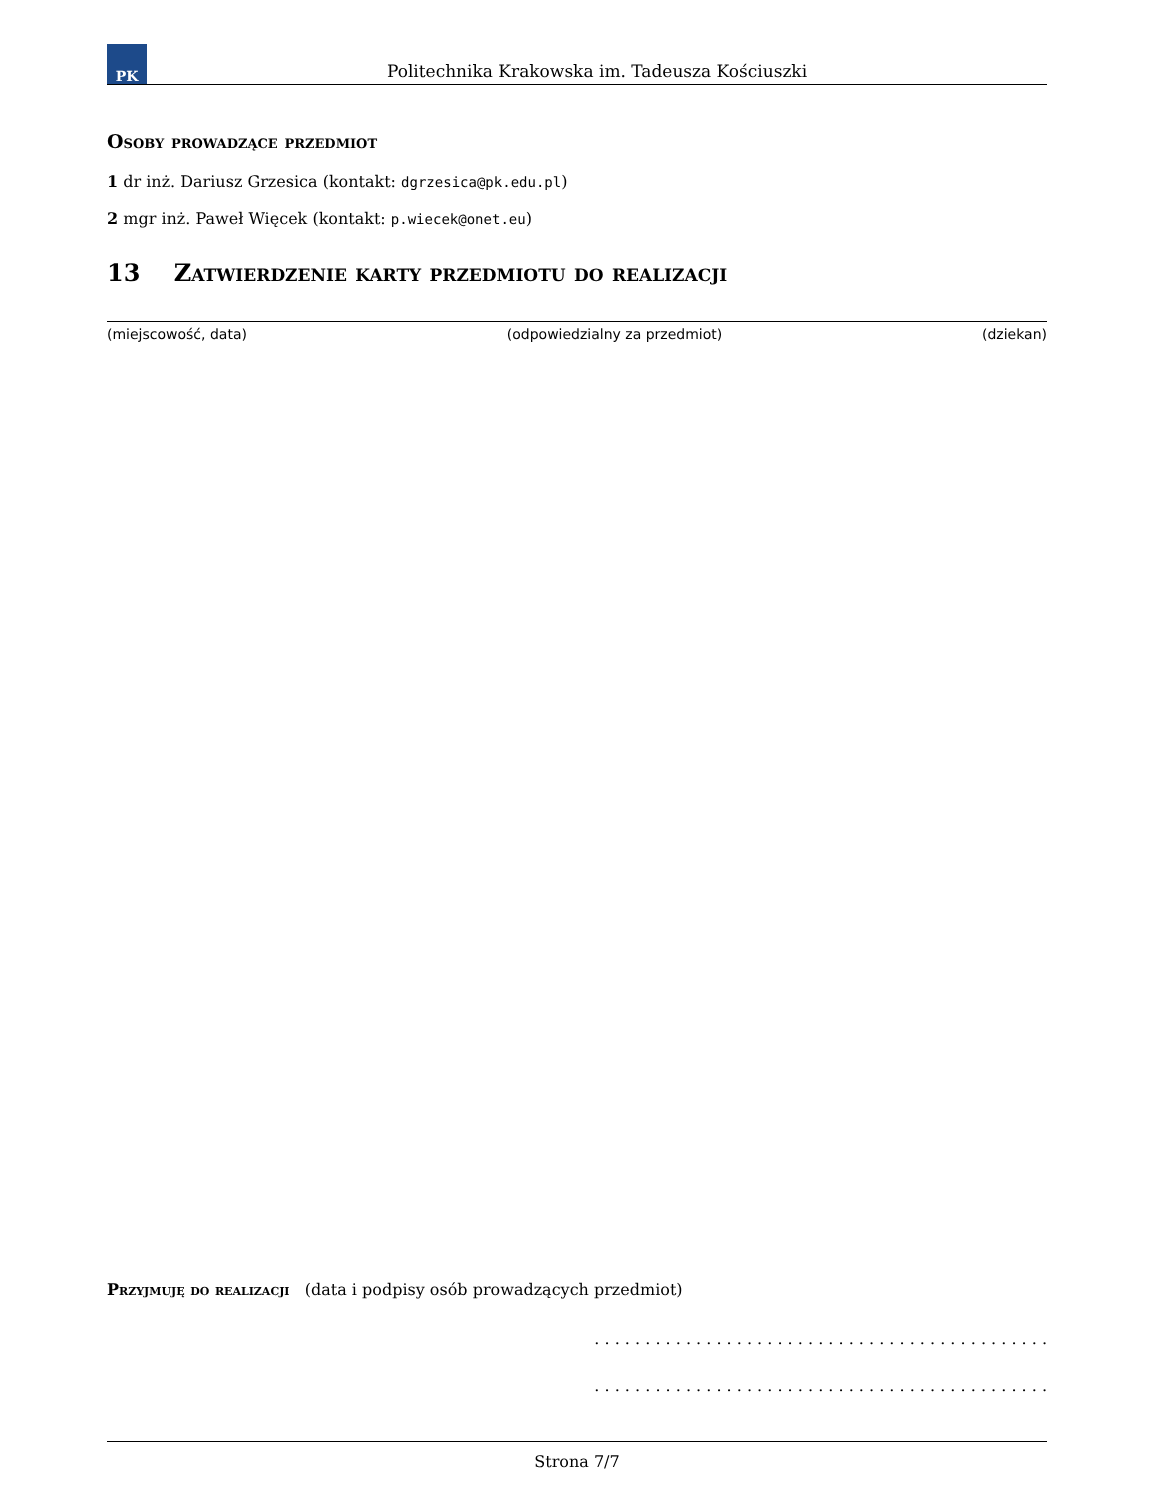PK
Politechnika Krakowska im. Tadeusza Kościuszki
Osoby prowadzące przedmiot
1 dr inż. Dariusz Grzesica (kontakt: dgrzesica@pk.edu.pl)
2 mgr inż. Paweł Więcek (kontakt: p.wiecek@onet.eu)
13 Zatwierdzenie karty przedmiotu do realizacji
(miejscowość, data) (odpowiedzialny za przedmiot) (dziekan)
Przyjmuję do realizacji (data i podpisy osób prowadzących przedmiot)
. . . . . . . . . . . . . . . . . . . . . . . . . . . . . . . . . . . . . . . . . . . . .
. . . . . . . . . . . . . . . . . . . . . . . . . . . . . . . . . . . . . . . . . . . . .
Strona 7/7